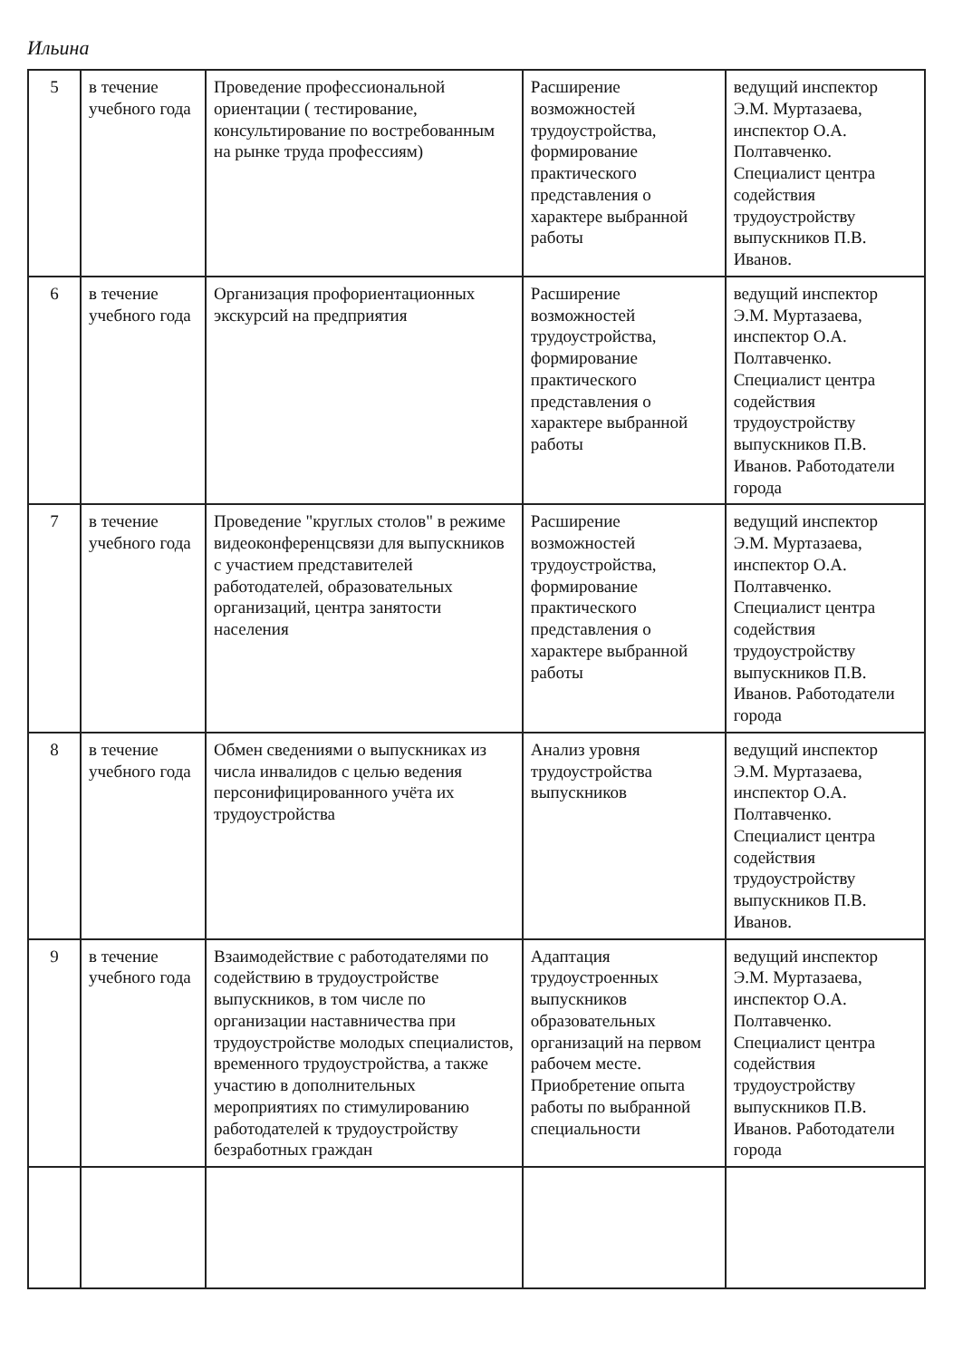Ильина
| 5 | в течение учебного года | Проведение профессиональной ориентации ( тестирование, консультирование по востребованным на рынке труда профессиям) | Расширение возможностей трудоустройства, формирование практического представления о характере выбранной работы | ведущий инспектор Э.М. Муртазаева, инспектор О.А. Полтавченко. Специалист центра содействия трудоустройству выпускников П.В. Иванов. |
| 6 | в течение учебного года | Организация профориентационных экскурсий на предприятия | Расширение возможностей трудоустройства, формирование практического представления о характере выбранной работы | ведущий инспектор Э.М. Муртазаева, инспектор О.А. Полтавченко. Специалист центра содействия трудоустройству выпускников П.В. Иванов. Работодатели города |
| 7 | в течение учебного года | Проведение "круглых столов" в режиме видеоконференцсвязи для выпускников с участием представителей работодателей, образовательных организаций, центра занятости населения | Расширение возможностей трудоустройства, формирование практического представления о характере выбранной работы | ведущий инспектор Э.М. Муртазаева, инспектор О.А. Полтавченко. Специалист центра содействия трудоустройству выпускников П.В. Иванов. Работодатели города |
| 8 | в течение учебного года | Обмен сведениями о выпускниках из числа инвалидов с целью ведения персонифицированного учёта их трудоустройства | Анализ уровня трудоустройства выпускников | ведущий инспектор Э.М. Муртазаева, инспектор О.А. Полтавченко. Специалист центра содействия трудоустройству выпускников П.В. Иванов. |
| 9 | в течение учебного года | Взаимодействие с работодателями по содействию в трудоустройстве выпускников, в том числе по организации наставничества при трудоустройстве молодых специалистов, временного трудоустройства, а также участию в дополнительных мероприятиях по стимулированию работодателей к трудоустройству безработных граждан | Адаптация трудоустроенных выпускников образовательных организаций на первом рабочем месте. Приобретение опыта работы по выбранной специальности | ведущий инспектор Э.М. Муртазаева, инспектор О.А. Полтавченко. Специалист центра содействия трудоустройству выпускников П.В. Иванов. Работодатели города |